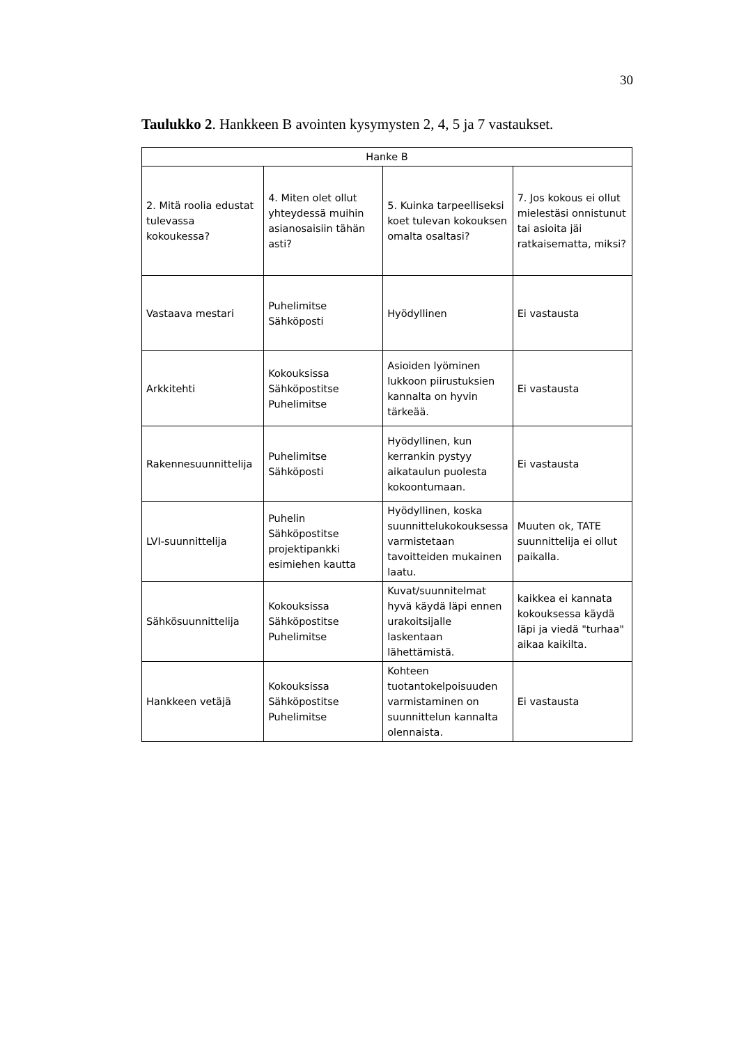30
Taulukko 2. Hankkeen B avointen kysymysten 2, 4, 5 ja 7 vastaukset.
| Hanke B | | | |
| --- | --- | --- | --- |
| 2. Mitä roolia edustat tulevassa kokoukessa? | 4. Miten olet ollut yhteydessä muihin asianosaisiin tähän asti? | 5. Kuinka tarpeelliseksi koet tulevan kokouksen omalta osaltasi? | 7. Jos kokous ei ollut mielestäsi onnistunut tai asioita jäi ratkaisematta, miksi? |
| Vastaava mestari | Puhelimitse Sähköposti | Hyödyllinen | Ei vastausta |
| Arkkitehti | Kokouksissa Sähköpostitse Puhelimitse | Asioiden lyöminen lukkoon piirustuksien kannalta on hyvin tärkeää. | Ei vastausta |
| Rakennesuunnittelija | Puhelimitse Sähköposti | Hyödyllinen, kun kerrankin pystyy aikataulun puolesta kokoontumaan. | Ei vastausta |
| LVI-suunnittelija | Puhelin Sähköpostitse projektipankki esimiehen kautta | Hyödyllinen, koska suunnittelukokouksessa varmistetaan tavoitteiden mukainen laatu. | Muuten ok, TATE suunnittelija ei ollut paikalla. |
| Sähkösuunnittelija | Kokouksissa Sähköpostitse Puhelimitse | Kuvat/suunnitelmat hyvä käydä läpi ennen urakoitsijalle laskentaan lähettämistä. | kaikkea ei kannata kokouksessa käydä läpi ja viedä "turhaa" aikaa kaikilta. |
| Hankkeen vetäjä | Kokouksissa Sähköpostitse Puhelimitse | Kohteen tuotantokelpoisuuden varmistaminen on suunnittelun kannalta olennaista. | Ei vastausta |